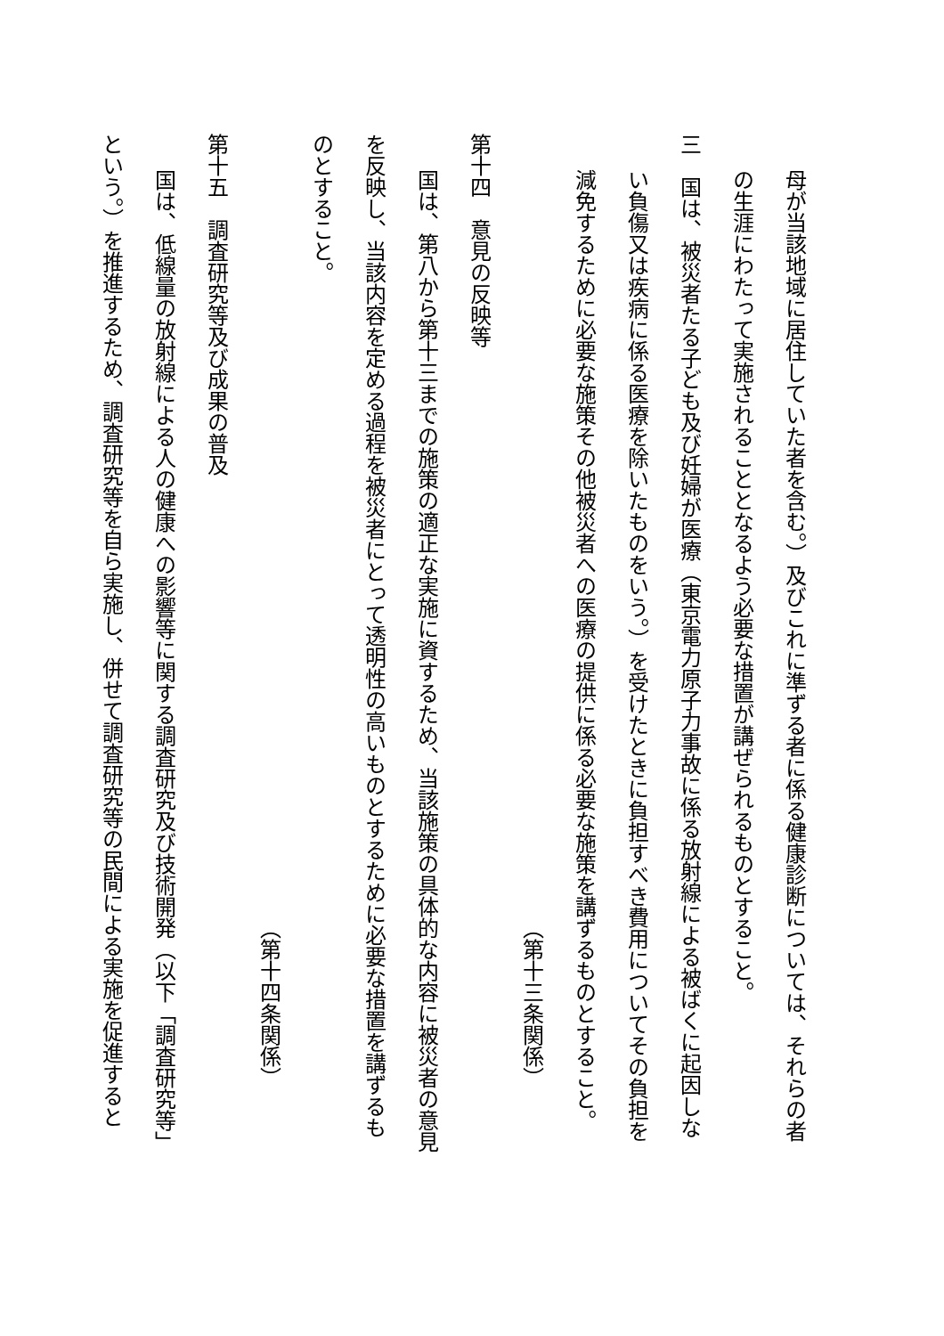母が当該地域に居住していた者を含む。）及びこれに準ずる者に係る健康診断については、それらの者
の生涯にわたって実施されることとなるよう必要な措置が講ぜられるものとすること。
三　国は、被災者たる子ども及び妊婦が医療（東京電力原子力事故に係る放射線による被ばくに起因しな
い負傷又は疾病に係る医療を除いたものをいう。）を受けたときに負担すべき費用についてその負担を
減免するために必要な施策その他被災者への医療の提供に係る必要な施策を講ずるものとすること。
（第十三条関係）
第十四　意見の反映等
国は、第八から第十三までの施策の適正な実施に資するため、当該施策の具体的な内容に被災者の意見
を反映し、当該内容を定める過程を被災者にとって透明性の高いものとするために必要な措置を講ずるも
のとすること。
（第十四条関係）
第十五　調査研究等及び成果の普及
国は、低線量の放射線による人の健康への影響等に関する調査研究及び技術開発（以下「調査研究等」
という。）を推進するため、調査研究等を自ら実施し、併せて調査研究等の民間による実施を促進すると